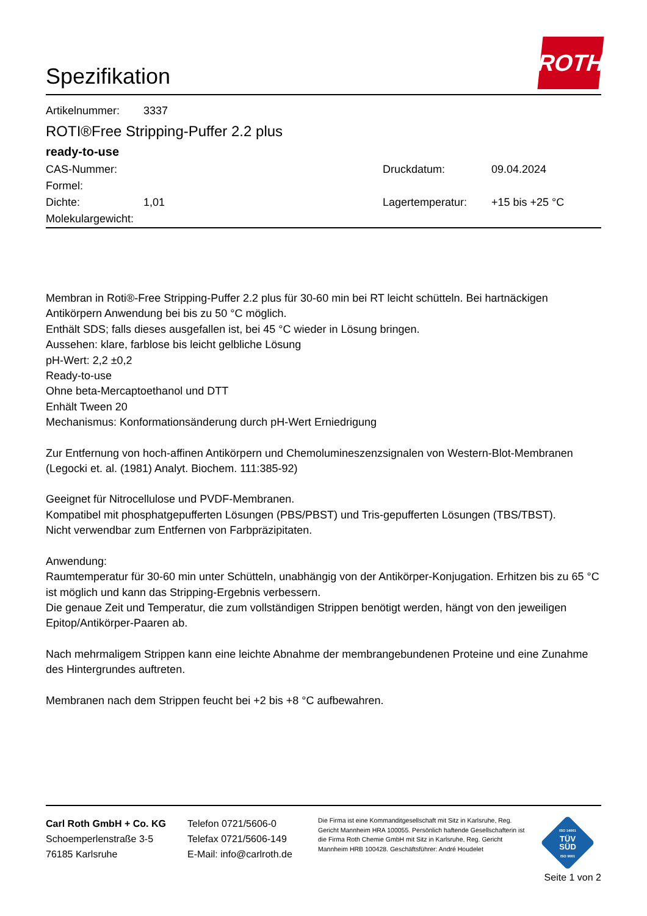Spezifikation
ROTH
Artikelnummer: 3337
ROTI®Free Stripping-Puffer 2.2 plus
ready-to-use
CAS-Nummer: Druckdatum: 09.04.2024
Formel:
Dichte: 1,01 Lagertemperatur: +15 bis +25 °C
Molekulargewicht:
Membran in Roti®-Free Stripping-Puffer 2.2 plus für 30-60 min bei RT leicht schütteln. Bei hartnäckigen Antikörpern Anwendung bei bis zu 50 °C möglich.
Enthält SDS; falls dieses ausgefallen ist, bei 45 °C wieder in Lösung bringen.
Aussehen: klare, farblose bis leicht gelbliche Lösung
pH-Wert: 2,2 ±0,2
Ready-to-use
Ohne beta-Mercaptoethanol und DTT
Enhält Tween 20
Mechanismus: Konformationsänderung durch pH-Wert Erniedrigung
Zur Entfernung von hoch-affinen Antikörpern und Chemolumineszenzsignalen von Western-Blot-Membranen (Legocki et. al. (1981) Analyt. Biochem. 111:385-92)
Geeignet für Nitrocellulose und PVDF-Membranen.
Kompatibel mit phosphatgepufferten Lösungen (PBS/PBST) und Tris-gepufferten Lösungen (TBS/TBST).
Nicht verwendbar zum Entfernen von Farbpräzipitaten.
Anwendung:
Raumtemperatur für 30-60 min unter Schütteln, unabhängig von der Antikörper-Konjugation. Erhitzen bis zu 65 °C ist möglich und kann das Stripping-Ergebnis verbessern.
Die genaue Zeit und Temperatur, die zum vollständigen Strippen benötigt werden, hängt von den jeweiligen Epitop/Antikörper-Paaren ab.
Nach mehrmaligem Strippen kann eine leichte Abnahme der membrangebundenen Proteine und eine Zunahme des Hintergrundes auftreten.
Membranen nach dem Strippen feucht bei +2 bis +8 °C aufbewahren.
Carl Roth GmbH + Co. KG
Schoemperlenstraße 3-5
76185 Karlsruhe
Telefon 0721/5606-0
Telefax 0721/5606-149
E-Mail: info@carlroth.de
Die Firma ist eine Kommanditgesellschaft mit Sitz in Karlsruhe, Reg. Gericht Mannheim HRA 100055. Persönlich haftende Gesellschafterin ist die Firma Roth Chemie GmbH mit Sitz in Karlsruhe, Reg. Gericht Mannheim HRB 100428. Geschäftsführer: André Houdelet
ISO 14001
TÜV
SÜD
ISO 9001
Seite 1 von 2